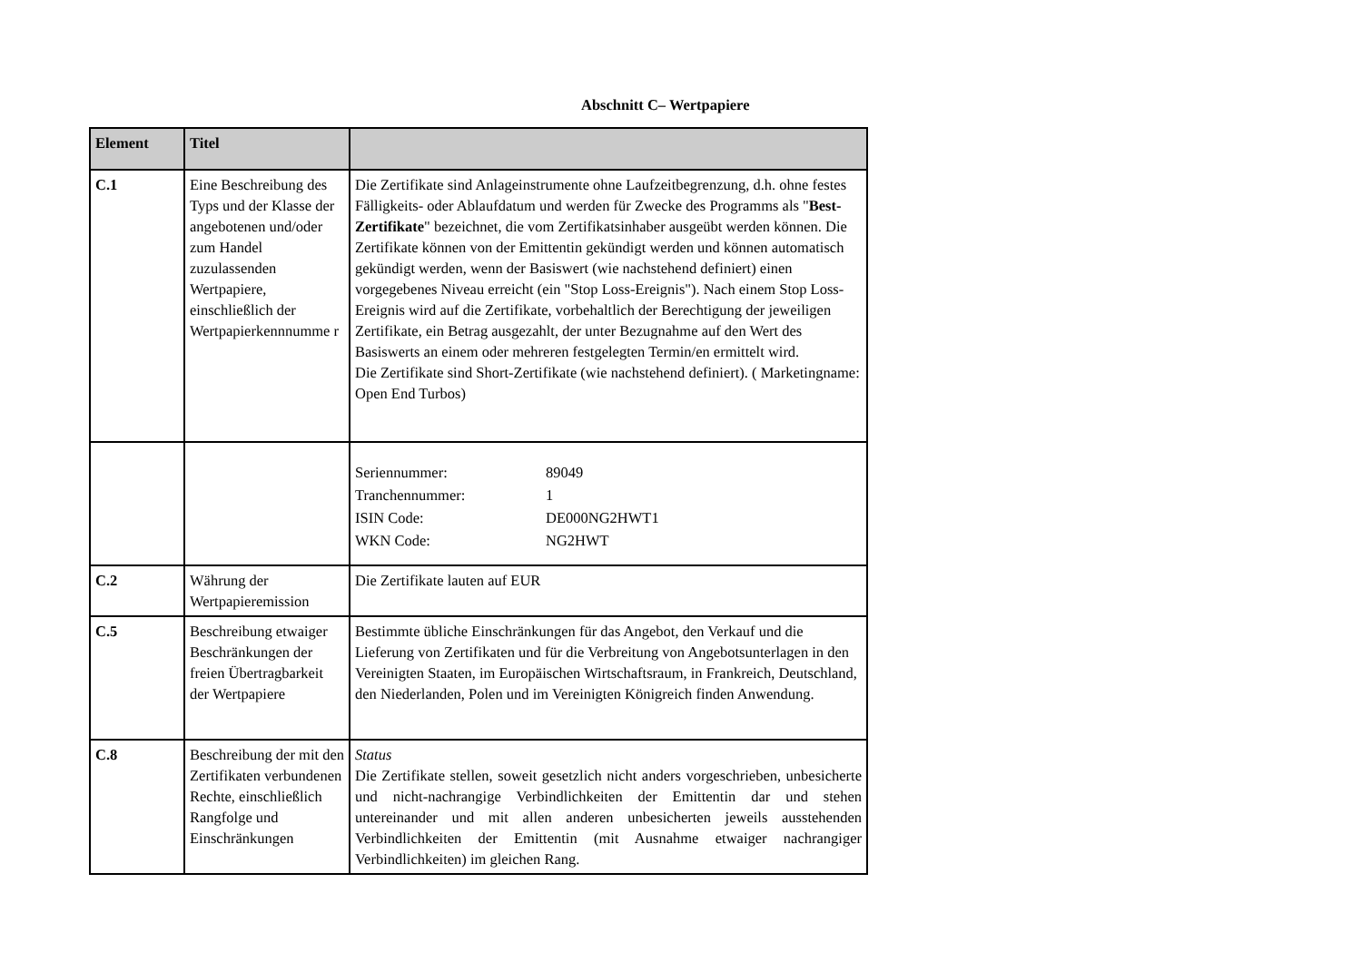Abschnitt C– Wertpapiere
| Element | Titel | |
| --- | --- | --- |
| C.1 | Eine Beschreibung des Typs und der Klasse der angebotenen und/oder zum Handel zuzulassenden Wertpapiere, einschließlich der Wertpapierkennnumme r | Die Zertifikate sind Anlageinstrumente ohne Laufzeitbegrenzung, d.h. ohne festes Fälligkeits- oder Ablaufdatum und werden für Zwecke des Programms als " Best-Zertifikate " bezeichnet, die vom Zertifikatsinhaber ausgeübt werden können. Die Zertifikate können von der Emittentin gekündigt werden und können automatisch gekündigt werden, wenn der Basiswert (wie nachstehend definiert) einen vorgegebenes Niveau erreicht (ein "Stop Loss-Ereignis"). Nach einem Stop Loss-Ereignis wird auf die Zertifikate, vorbehaltlich der Berechtigung der jeweiligen Zertifikate, ein Betrag ausgezahlt, der unter Bezugnahme auf den Wert des Basiswerts an einem oder mehreren festgelegten Termin/en ermittelt wird. Die Zertifikate sind Short-Zertifikate (wie nachstehend definiert). ( Marketingname: Open End Turbos) |
| | | / Seriennummer: / 89049 / / Tranchennummer: / 1 / / ISIN Code: / DE000NG2HWT1 / / WKN Code: / NG2HWT / |
| C.2 | Währung der Wertpapieremission | Die Zertifikate lauten auf EUR |
| C.5 | Beschreibung etwaiger Beschränkungen der freien Übertragbarkeit der Wertpapiere | Bestimmte übliche Einschränkungen für das Angebot, den Verkauf und die Lieferung von Zertifikaten und für die Verbreitung von Angebotsunterlagen in den Vereinigten Staaten, im Europäischen Wirtschaftsraum, in Frankreich, Deutschland, den Niederlanden, Polen und im Vereinigten Königreich finden Anwendung. |
| C.8 | Beschreibung der mit den Zertifikaten verbundenen Rechte, einschließlich Rangfolge und Einschränkungen | Status Die Zertifikate stellen, soweit gesetzlich nicht anders vorgeschrieben, unbesicherte und nicht-nachrangige Verbindlichkeiten der Emittentin dar und stehen untereinander und mit allen anderen unbesicherten jeweils ausstehenden Verbindlichkeiten der Emittentin (mit Ausnahme etwaiger nachrangiger Verbindlichkeiten) im gleichen Rang. |